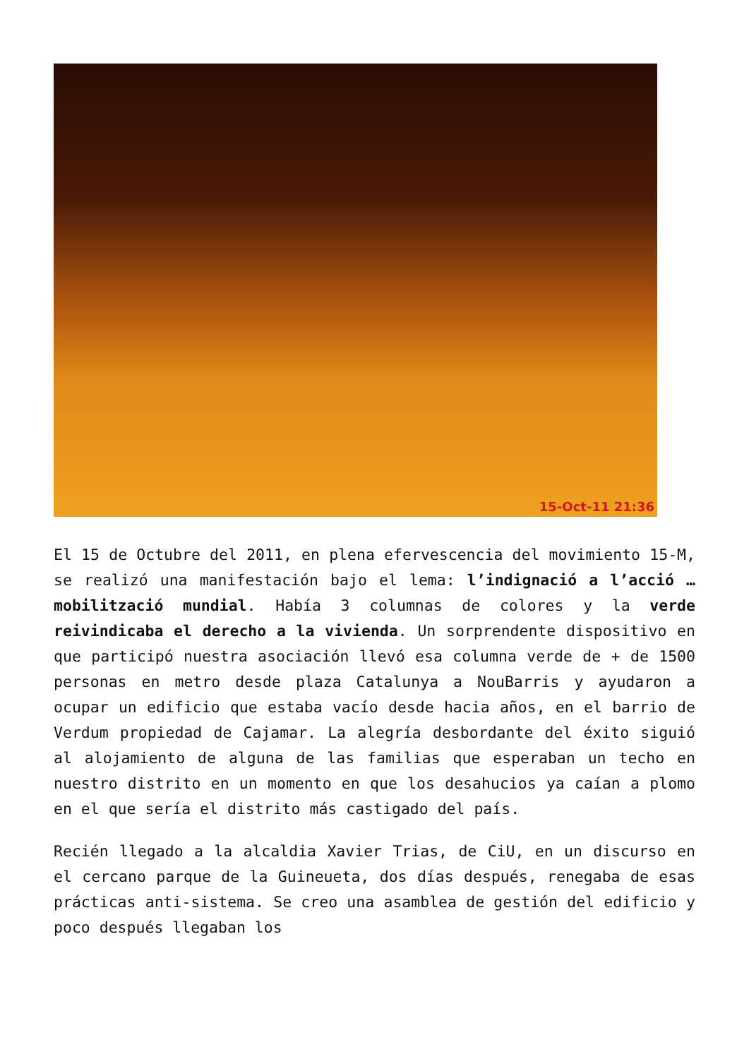15-Oct-11 21:36
El 15 de Octubre del 2011, en plena efervescencia del movimiento 15-M, se realizó una manifestación bajo el lema: l’indignació a l’acció … mobilització mundial. Había 3 columnas de colores y la verde reivindicaba el derecho a la vivienda. Un sorprendente dispositivo en que participó nuestra asociación llevó esa columna verde de + de 1500 personas en metro desde plaza Catalunya a NouBarris y ayudaron a ocupar un edificio que estaba vacío desde hacia años, en el barrio de Verdum propiedad de Cajamar. La alegría desbordante del éxito siguió al alojamiento de alguna de las familias que esperaban un techo en nuestro distrito en un momento en que los desahucios ya caían a plomo en el que sería el distrito más castigado del país.
Recién llegado a la alcaldia Xavier Trias, de CiU, en un discurso en el cercano parque de la Guineueta, dos días después, renegaba de esas prácticas anti-sistema. Se creo una asamblea de gestión del edificio y poco después llegaban los